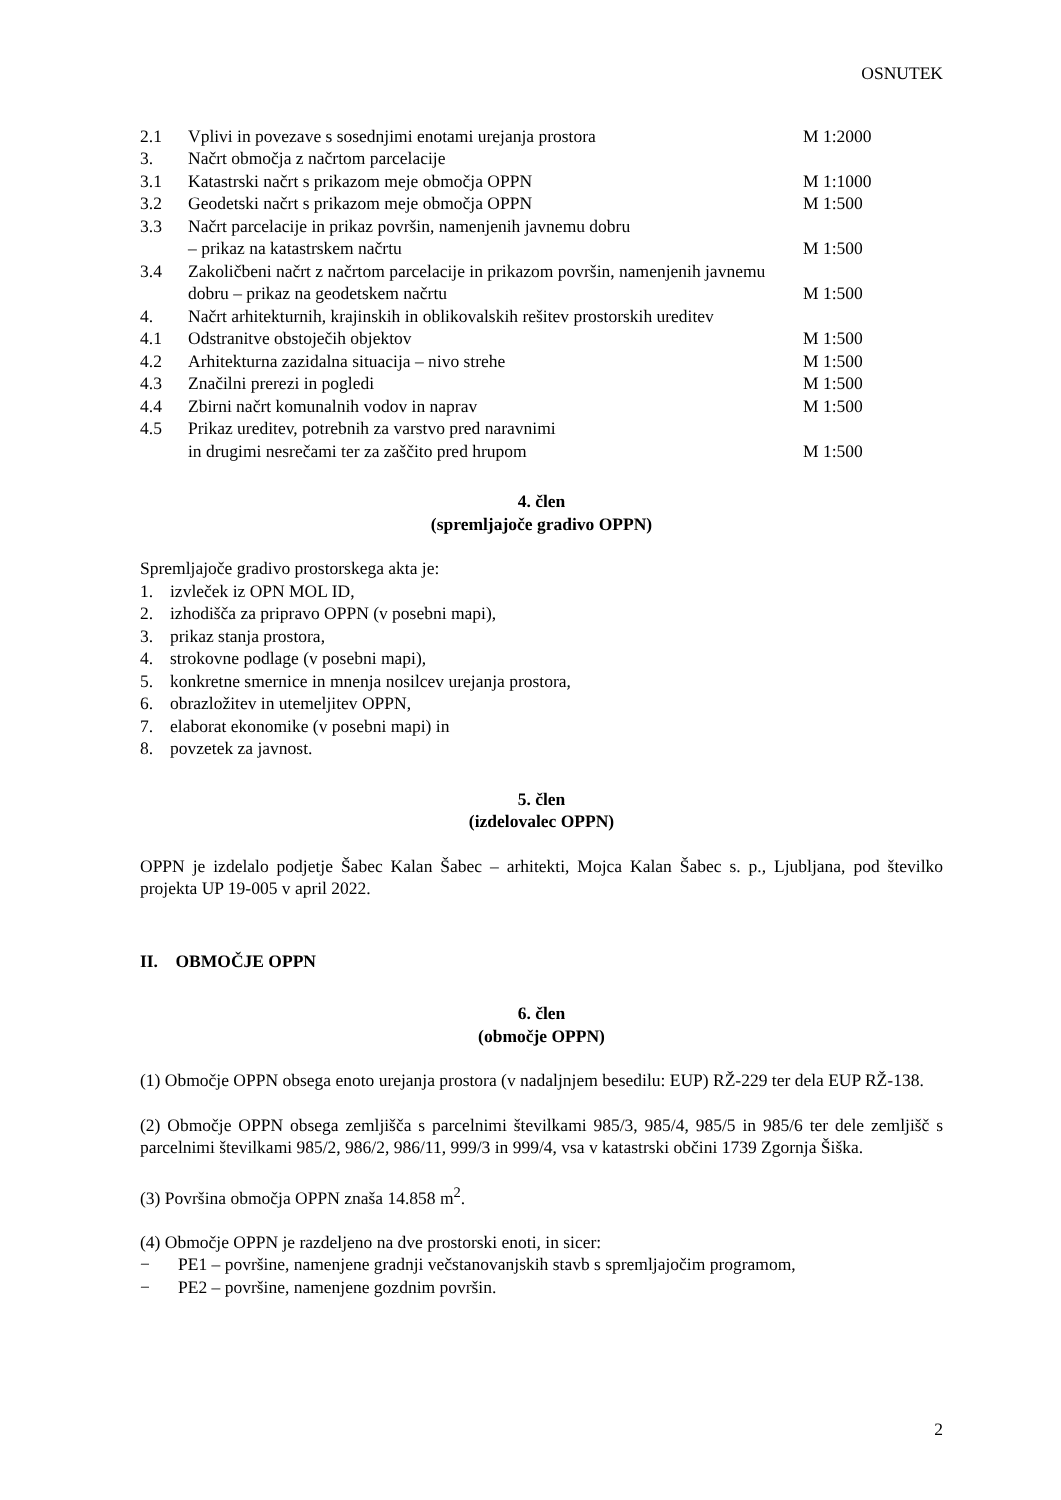OSNUTEK
| 2.1 | Vplivi in povezave s sosednjimi enotami urejanja prostora | M 1:2000 |
| 3. | Načrt območja z načrtom parcelacije | |
| 3.1 | Katastrski načrt s prikazom meje območja OPPN | M 1:1000 |
| 3.2 | Geodetski načrt s prikazom meje območja OPPN | M 1:500 |
| 3.3 | Načrt parcelacije in prikaz površin, namenjenih javnemu dobru – prikaz na katastrskem načrtu | M 1:500 |
| 3.4 | Zakoličbeni načrt z načrtom parcelacije in prikazom površin, namenjenih javnemu dobru – prikaz na geodetskem načrtu | M 1:500 |
| 4. | Načrt arhitekturnih, krajinskih in oblikovalskih rešitev prostorskih ureditev | |
| 4.1 | Odstranitve obstoječih objektov | M 1:500 |
| 4.2 | Arhitekturna zazidalna situacija – nivo strehe | M 1:500 |
| 4.3 | Značilni prerezi in pogledi | M 1:500 |
| 4.4 | Zbirni načrt komunalnih vodov in naprav | M 1:500 |
| 4.5 | Prikaz ureditev, potrebnih za varstvo pred naravnimi in drugimi nesrečami ter za zaščito pred hrupom | M 1:500 |
4. člen
(spremljajoče gradivo OPPN)
Spremljajoče gradivo prostorskega akta je:
1. izvleček iz OPN MOL ID,
2. izhodišča za pripravo OPPN (v posebni mapi),
3. prikaz stanja prostora,
4. strokovne podlage (v posebni mapi),
5. konkretne smernice in mnenja nosilcev urejanja prostora,
6. obrazložitev in utemeljitev OPPN,
7. elaborat ekonomike (v posebni mapi) in
8. povzetek za javnost.
5. člen
(izdelovalec OPPN)
OPPN je izdelalo podjetje Šabec Kalan Šabec – arhitekti, Mojca Kalan Šabec s. p., Ljubljana, pod številko projekta UP 19-005 v april 2022.
II. OBMOČJE OPPN
6. člen
(območje OPPN)
(1) Območje OPPN obsega enoto urejanja prostora (v nadaljnjem besedilu: EUP) RŽ-229 ter dela EUP RŽ-138.
(2) Območje OPPN obsega zemljišča s parcelnimi številkami 985/3, 985/4, 985/5 in 985/6 ter dele zemljišč s parcelnimi številkami 985/2, 986/2, 986/11, 999/3 in 999/4, vsa v katastrski občini 1739 Zgornja Šiška.
(3) Površina območja OPPN znaša 14.858 m<sup>2</sup>.
(4) Območje OPPN je razdeljeno na dve prostorski enoti, in sicer:
− PE1 – površine, namenjene gradnji večstanovanjskih stavb s spremljajočim programom,
− PE2 – površine, namenjene gozdnim površin.
2